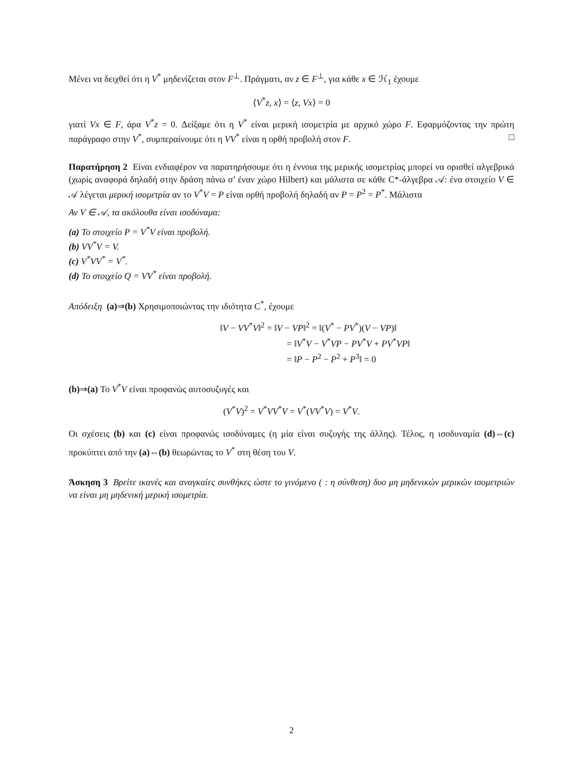Μένει να δειχθεί ότι η V<sup>*</sup> μηδενίζεται στον F<sup>⊥</sup>. Πράγματι, αν z ∈ F<sup>⊥</sup>, για κάθε x ∈ ℋ<sub>1</sub> έχουμε
⟨V<sup>*</sup>z, x⟩ = ⟨z, Vx⟩ = 0
γιατί Vx ∈ F, άρα V<sup>*</sup>z = 0. Δείξαμε ότι η V<sup>*</sup> είναι μερική ισομετρία με αρχικό χώρο F. Εφαρμόζοντας την πρώτη παράγραφο στην V<sup>*</sup>, συμπεραίνουμε ότι η VV<sup>*</sup> είναι η ορθή προβολή στον F. □
Παρατήρηση 2 Είναι ενδιαφέρον να παρατηρήσουμε ότι η έννοια της μερικής ισομετρίας μπορεί να ορισθεί αλγεβρικά (χωρίς αναφορά δηλαδή στην δράση πάνω σ’ έναν χώρο Hilbert) και μάλιστα σε κάθε C*-άλγεβρα 𝒜: ένα στοιχείο V ∈ 𝒜 λέγεται μερική ισομετρία αν το V<sup>*</sup>V = P είναι ορθή προβολή δηλαδή αν P = P<sup>2</sup> = P<sup>*</sup>. Μάλιστα
Αν V ∈ 𝒜, τα ακόλουθα είναι ισοδύναμα:
(a) Το στοιχείο P = V<sup>*</sup>V είναι προβολή.
(b) VV<sup>*</sup>V = V.
(c) V<sup>*</sup>VV<sup>*</sup> = V<sup>*</sup>.
(d) Το στοιχείο Q = VV<sup>*</sup> είναι προβολή.
Απόδειξη (a)⇒(b) Χρησιμοποιώντας την ιδιότητα C<sup>*</sup>, έχουμε
‖V − VV<sup>*</sup>V‖<sup>2</sup> = ‖V − VP‖<sup>2</sup> = ‖(V<sup>*</sup> − PV<sup>*</sup>)(V − VP)‖
= ‖V<sup>*</sup>V − V<sup>*</sup>VP − PV<sup>*</sup>V + PV<sup>*</sup>VP‖
= ‖P − P<sup>2</sup> − P<sup>2</sup> + P<sup>3</sup>‖ = 0
(b)⇒(a) Το V<sup>*</sup>V είναι προφανώς αυτοσυζυγές και
(V<sup>*</sup>V)<sup>2</sup> = V<sup>*</sup>VV<sup>*</sup>V = V<sup>*</sup>(VV<sup>*</sup>V) = V<sup>*</sup>V.
Οι σχέσεις (b) και (c) είναι προφανώς ισοδύναμες (η μία είναι συζυγής της άλλης). Τέλος, η ισοδυναμία (d)⇔(c) προκύπτει από την (a)⇔(b) θεωρώντας το V<sup>*</sup> στη θέση του V.
Άσκηση 3 Βρείτε ικανές και αναγκαίες συνθήκες ώστε το γινόμενο ( : η σύνθεση) δυο μη μηδενικών μερικών ισομετριών να είναι μη μηδενική μερική ισομετρία.
2